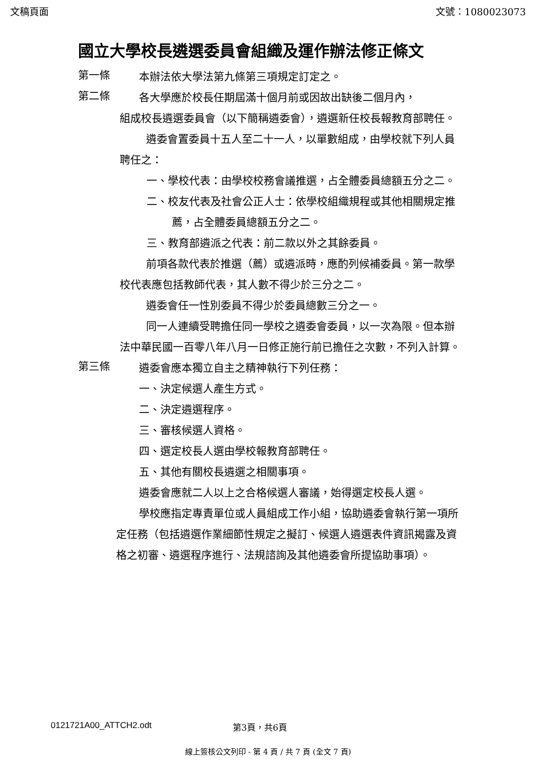文稿頁面 文號：1080023073
國立大學校長遴選委員會組織及運作辦法修正條文
第一條
本辦法依大學法第九條第三項規定訂定之。
第二條
各大學應於校長任期屆滿十個月前或因故出缺後二個月內，
組成校長遴選委員會（以下簡稱遴委會），遴選新任校長報教育部聘任。
遴委會置委員十五人至二十一人，以單數組成，由學校就下列人員聘任之：
一、學校代表：由學校校務會議推選，占全體委員總額五分之二。
二、校友代表及社會公正人士：依學校組織規程或其他相關規定推薦，占全體委員總額五分之二。
三、教育部遴派之代表：前二款以外之其餘委員。
前項各款代表於推選（薦）或遴派時，應酌列候補委員。第一款學校代表應包括教師代表，其人數不得少於三分之二。
遴委會任一性別委員不得少於委員總數三分之一。
同一人連續受聘擔任同一學校之遴委會委員，以一次為限。但本辦法中華民國一百零八年八月一日修正施行前已擔任之次數，不列入計算。
第三條
遴委會應本獨立自主之精神執行下列任務：
一、決定候選人產生方式。
二、決定遴選程序。
三、審核候選人資格。
四、選定校長人選由學校報教育部聘任。
五、其他有關校長遴選之相關事項。
遴委會應就二人以上之合格候選人審議，始得選定校長人選。
學校應指定專責單位或人員組成工作小組，協助遴委會執行第一項所定任務（包括遴選作業細節性規定之擬訂、候選人遴選表件資訊揭露及資格之初審、遴選程序進行、法規諮詢及其他遴委會所提協助事項）。
0121721A00_ATTCH2.odt 第3頁，共6頁
線上簽核公文列印 - 第 4 頁 / 共 7 頁 (全文 7 頁)